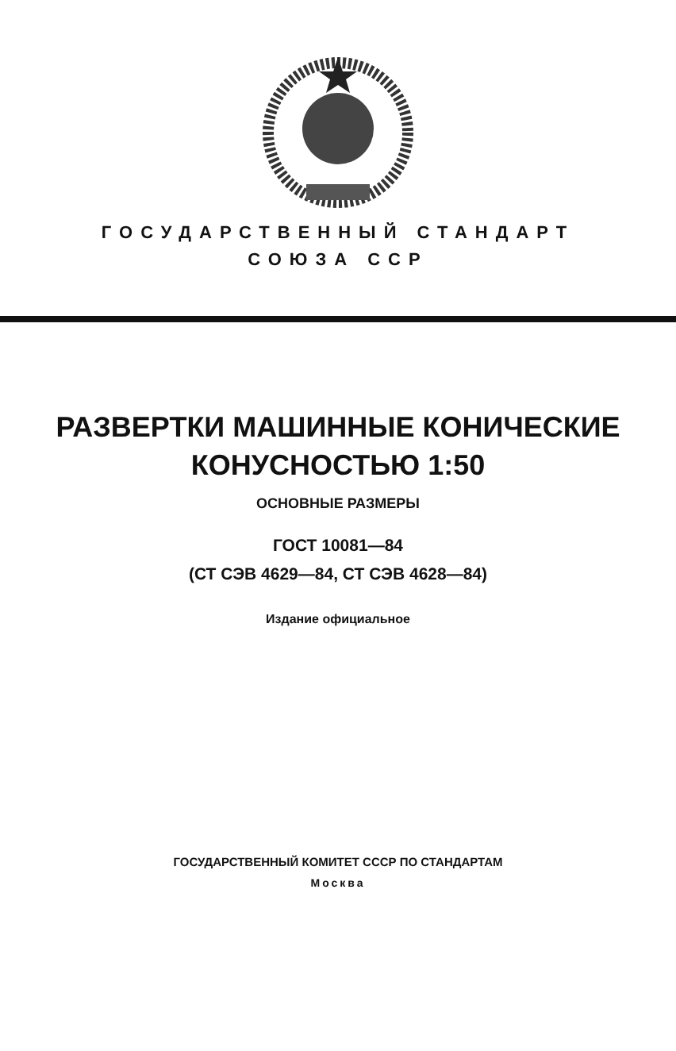ГОСУДАРСТВЕННЫЙ СТАНДАРТ
СОЮЗА ССР
РАЗВЕРТКИ МАШИННЫЕ КОНИЧЕСКИЕ
КОНУСНОСТЬЮ 1:50
ОСНОВНЫЕ РАЗМЕРЫ
ГОСТ 10081—84
(СТ СЭВ 4629—84, СТ СЭВ 4628—84)
Издание официальное
ГОСУДАРСТВЕННЫЙ КОМИТЕТ СССР ПО СТАНДАРТАМ
Москва